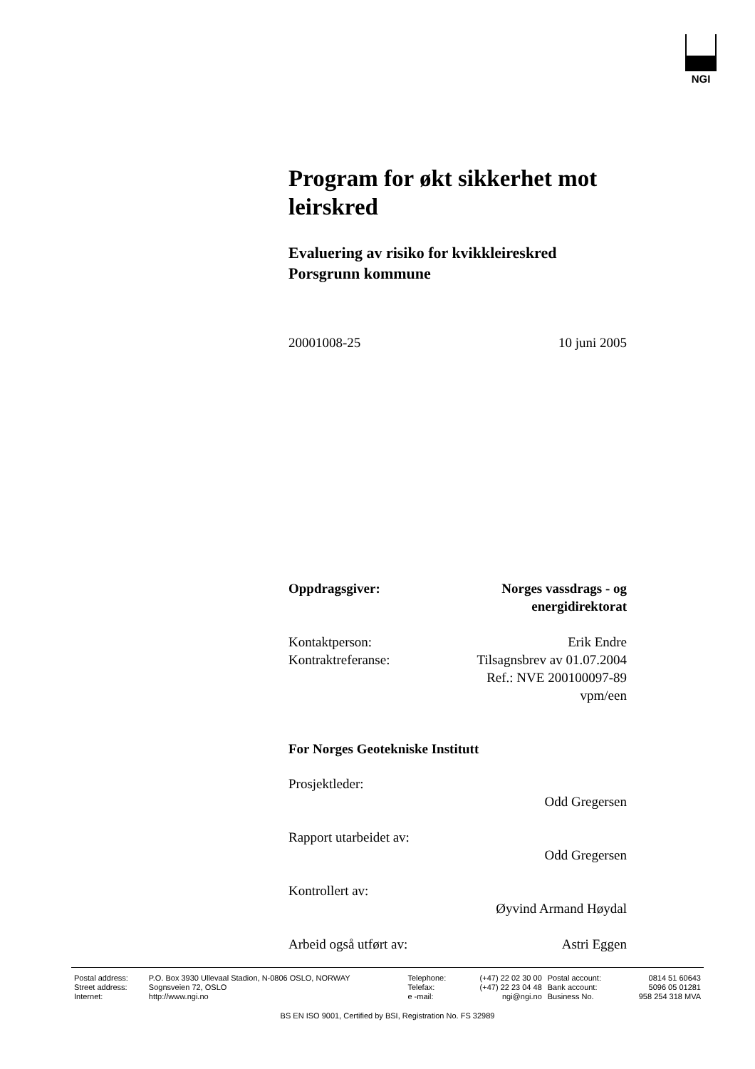NGI
Program for økt sikkerhet mot leirskred
Evaluering av risiko for kvikkleireskred
Porsgrunn kommune
20001008-25 10 juni 2005
| Oppdragsgiver: | Norges vassdrags - og energidirektorat |
| Kontaktperson: | Erik Endre |
| Kontraktreferanse: | Tilsagnsbrev av 01.07.2004 Ref.: NVE 200100097-89 vpm/een |
For Norges Geotekniske Institutt
| Prosjektleder: | |
| | Odd Gregersen |
| Rapport utarbeidet av: | |
| | Odd Gregersen |
| Kontrollert av: | |
| | Øyvind Armand Høydal |
| Arbeid også utført av: | Astri Eggen |
| Postal address: | P.O. Box 3930 Ullevaal Stadion, N-0806 OSLO, NORWAY | Telephone: | (+47) 22 02 30 00 | Postal account: | 0814 51 60643 |
| Street address: | Sognsveien 72, OSLO | Telefax: | (+47) 22 23 04 48 | Bank account: | 5096 05 01281 |
| Internet: | http://www.ngi.no | e -mail: | ngi@ngi.no | Business No. | 958 254 318 MVA |
BS EN ISO 9001, Certified by BSI, Registration No. FS 32989